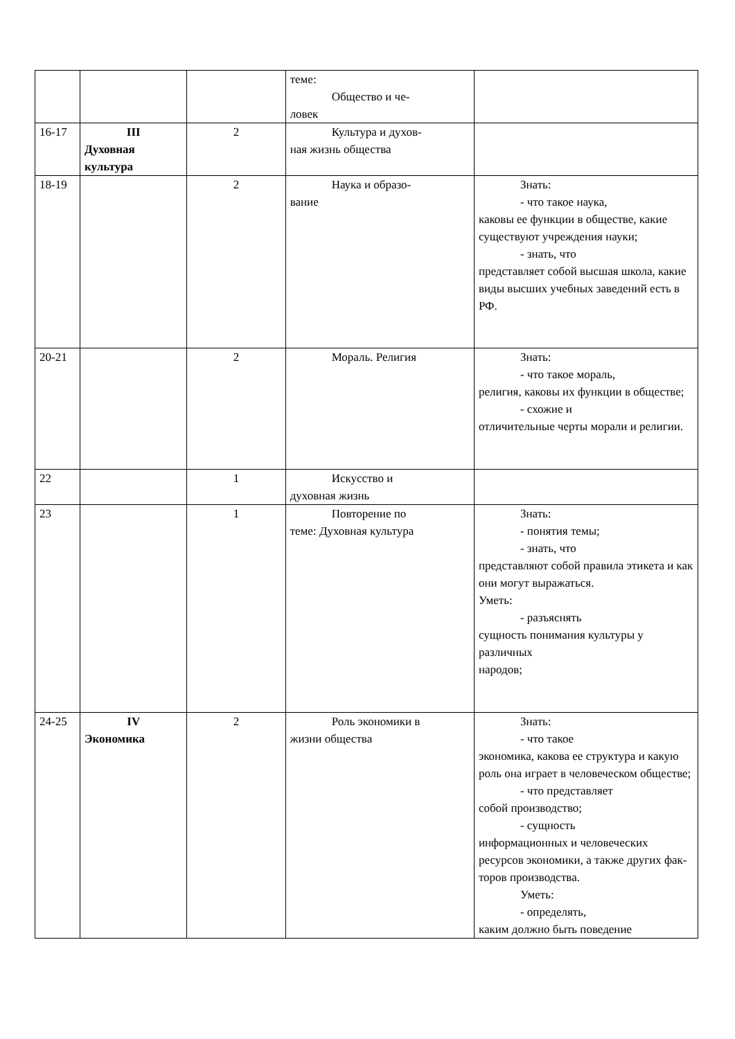| | | | теме: Общество и че- ловек | |
| 16-17 | III Духовная культура | 2 | Культура и духов- ная жизнь общества | |
| 18-19 | | 2 | Наука и образо- вание | Знать: - что такое наука, каковы ее функции в обществе, какие существуют учреждения науки; - знать, что представляет собой высшая школа, какие виды высших учебных заведений есть в РФ. |
| 20-21 | | 2 | Мораль. Религия | Знать: - что такое мораль, религия, каковы их функции в обществе; - схожие и отличительные черты морали и религии. |
| 22 | | 1 | Искусство и духовная жизнь | |
| 23 | | 1 | Повторение по теме: Духовная культура | Знать: - понятия темы; - знать, что представляют собой правила этикета и как они могут выражаться. Уметь: - разъяснять сущность понимания культуры у различных народов; |
| 24-25 | IV Экономика | 2 | Роль экономики в жизни общества | Знать: - что такое экономика, какова ее структура и какую роль она играет в человеческом обществе; - что представляет собой производство; - сущность информационных и человеческих ресурсов экономики, а также других фак-торов производства. Уметь: - определять, каким должно быть поведение |